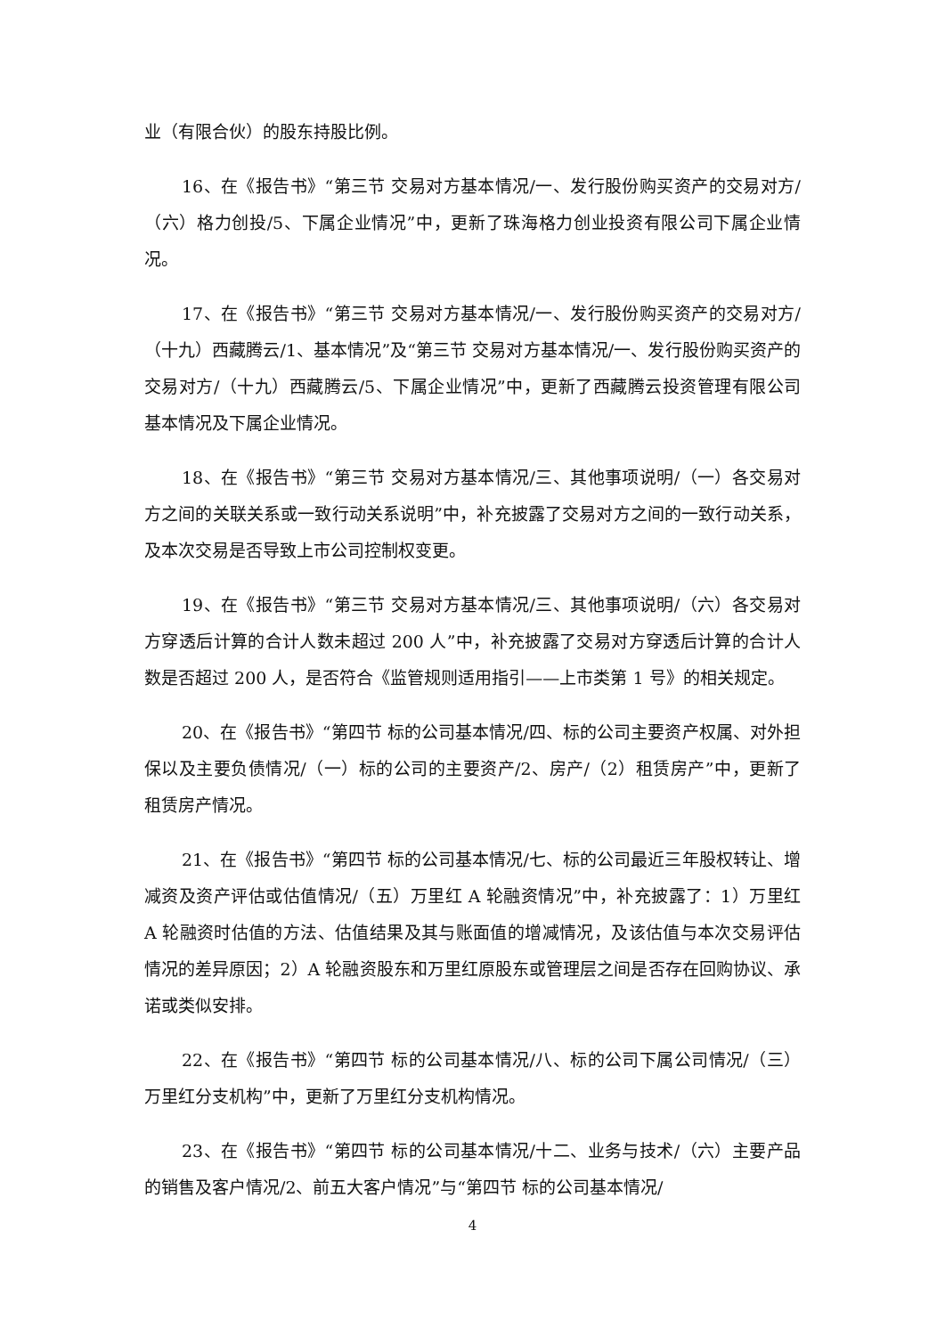业（有限合伙）的股东持股比例。
16、在《报告书》“第三节 交易对方基本情况/一、发行股份购买资产的交易对方/（六）格力创投/5、下属企业情况”中，更新了珠海格力创业投资有限公司下属企业情况。
17、在《报告书》“第三节 交易对方基本情况/一、发行股份购买资产的交易对方/（十九）西藏腾云/1、基本情况”及“第三节 交易对方基本情况/一、发行股份购买资产的交易对方/（十九）西藏腾云/5、下属企业情况”中，更新了西藏腾云投资管理有限公司基本情况及下属企业情况。
18、在《报告书》“第三节 交易对方基本情况/三、其他事项说明/（一）各交易对方之间的关联关系或一致行动关系说明”中，补充披露了交易对方之间的一致行动关系，及本次交易是否导致上市公司控制权变更。
19、在《报告书》“第三节 交易对方基本情况/三、其他事项说明/（六）各交易对方穿透后计算的合计人数未超过 200 人”中，补充披露了交易对方穿透后计算的合计人数是否超过 200 人，是否符合《监管规则适用指引——上市类第 1 号》的相关规定。
20、在《报告书》“第四节 标的公司基本情况/四、标的公司主要资产权属、对外担保以及主要负债情况/（一）标的公司的主要资产/2、房产/（2）租赁房产”中，更新了租赁房产情况。
21、在《报告书》“第四节 标的公司基本情况/七、标的公司最近三年股权转让、增减资及资产评估或估值情况/（五）万里红 A 轮融资情况”中，补充披露了：1）万里红 A 轮融资时估值的方法、估值结果及其与账面值的增减情况，及该估值与本次交易评估情况的差异原因；2）A 轮融资股东和万里红原股东或管理层之间是否存在回购协议、承诺或类似安排。
22、在《报告书》“第四节 标的公司基本情况/八、标的公司下属公司情况/（三）万里红分支机构”中，更新了万里红分支机构情况。
23、在《报告书》“第四节 标的公司基本情况/十二、业务与技术/（六）主要产品的销售及客户情况/2、前五大客户情况”与“第四节 标的公司基本情况/
4